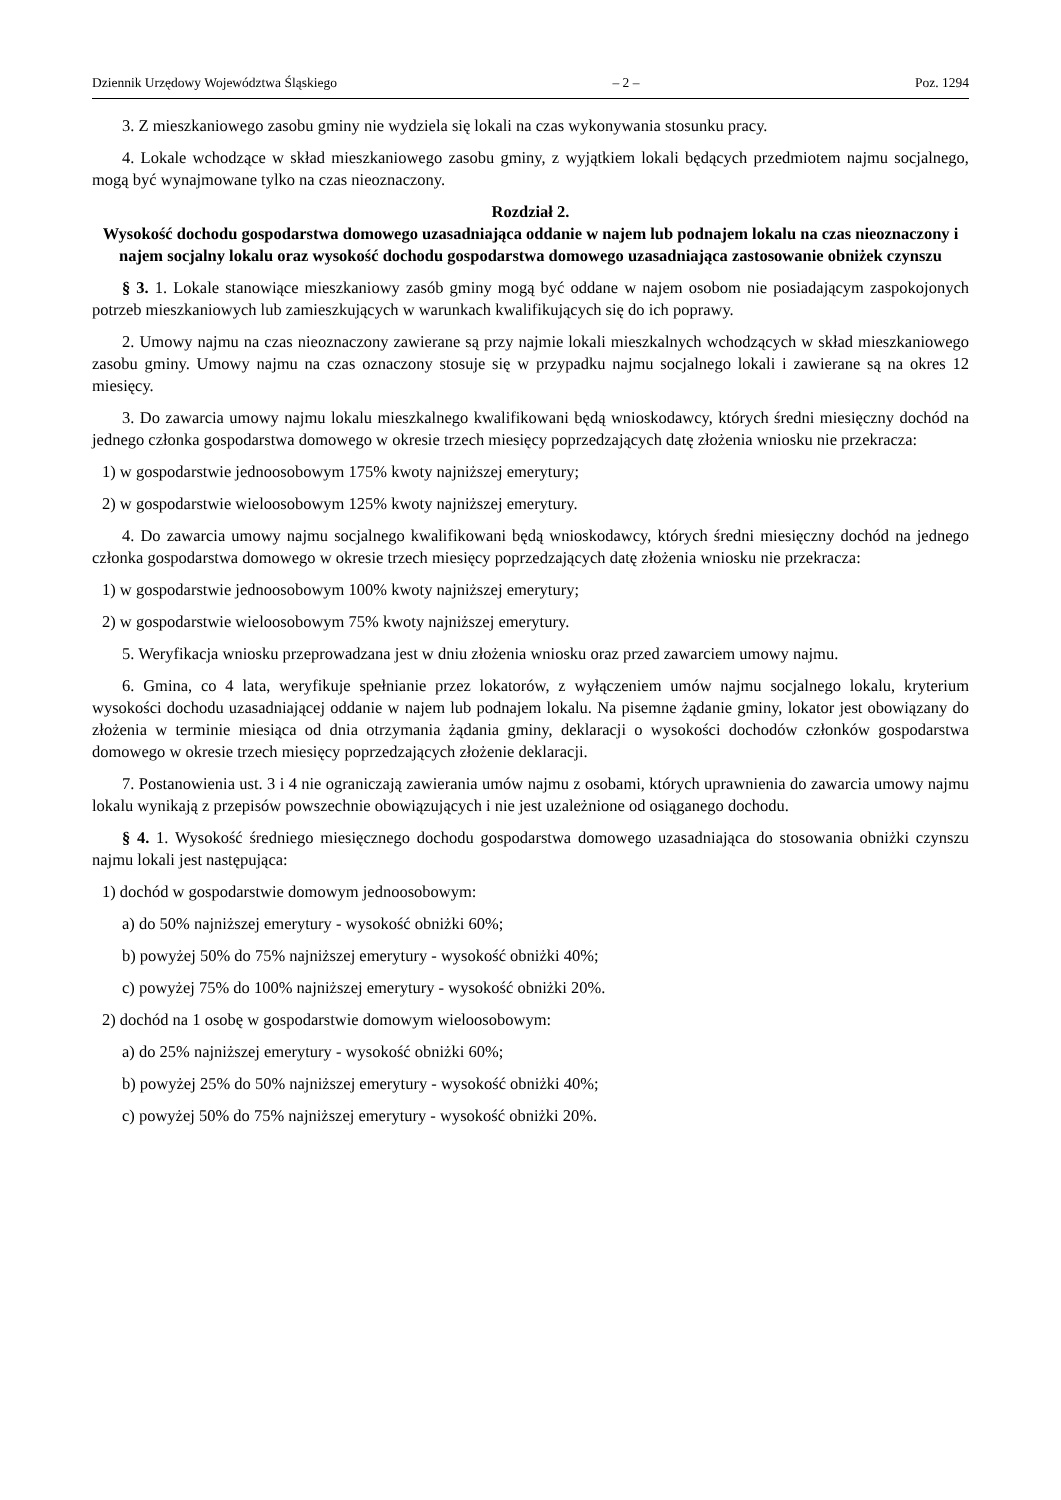Dziennik Urzędowy Województwa Śląskiego – 2 – Poz. 1294
3. Z mieszkaniowego zasobu gminy nie wydziela się lokali na czas wykonywania stosunku pracy.
4. Lokale wchodzące w skład mieszkaniowego zasobu gminy, z wyjątkiem lokali będących przedmiotem najmu socjalnego, mogą być wynajmowane tylko na czas nieoznaczony.
Rozdział 2.
Wysokość dochodu gospodarstwa domowego uzasadniająca oddanie w najem lub podnajem lokalu na czas nieoznaczony i najem socjalny lokalu oraz wysokość dochodu gospodarstwa domowego uzasadniająca zastosowanie obniżek czynszu
§ 3. 1. Lokale stanowiące mieszkaniowy zasób gminy mogą być oddane w najem osobom nie posiadającym zaspokojonych potrzeb mieszkaniowych lub zamieszkujących w warunkach kwalifikujących się do ich poprawy.
2. Umowy najmu na czas nieoznaczony zawierane są przy najmie lokali mieszkalnych wchodzących w skład mieszkaniowego zasobu gminy. Umowy najmu na czas oznaczony stosuje się w przypadku najmu socjalnego lokali i zawierane są na okres 12 miesięcy.
3. Do zawarcia umowy najmu lokalu mieszkalnego kwalifikowani będą wnioskodawcy, których średni miesięczny dochód na jednego członka gospodarstwa domowego w okresie trzech miesięcy poprzedzających datę złożenia wniosku nie przekracza:
1) w gospodarstwie jednoosobowym 175% kwoty najniższej emerytury;
2) w gospodarstwie wieloosobowym 125% kwoty najniższej emerytury.
4. Do zawarcia umowy najmu socjalnego kwalifikowani będą wnioskodawcy, których średni miesięczny dochód na jednego członka gospodarstwa domowego w okresie trzech miesięcy poprzedzających datę złożenia wniosku nie przekracza:
1) w gospodarstwie jednoosobowym 100% kwoty najniższej emerytury;
2) w gospodarstwie wieloosobowym 75% kwoty najniższej emerytury.
5. Weryfikacja wniosku przeprowadzana jest w dniu złożenia wniosku oraz przed zawarciem umowy najmu.
6. Gmina, co 4 lata, weryfikuje spełnianie przez lokatorów, z wyłączeniem umów najmu socjalnego lokalu, kryterium wysokości dochodu uzasadniającej oddanie w najem lub podnajem lokalu. Na pisemne żądanie gminy, lokator jest obowiązany do złożenia w terminie miesiąca od dnia otrzymania żądania gminy, deklaracji o wysokości dochodów członków gospodarstwa domowego w okresie trzech miesięcy poprzedzających złożenie deklaracji.
7. Postanowienia ust. 3 i 4 nie ograniczają zawierania umów najmu z osobami, których uprawnienia do zawarcia umowy najmu lokalu wynikają z przepisów powszechnie obowiązujących i nie jest uzależnione od osiąganego dochodu.
§ 4. 1. Wysokość średniego miesięcznego dochodu gospodarstwa domowego uzasadniająca do stosowania obniżki czynszu najmu lokali jest następująca:
1) dochód w gospodarstwie domowym jednoosobowym:
a) do 50% najniższej emerytury - wysokość obniżki 60%;
b) powyżej 50% do 75% najniższej emerytury - wysokość obniżki 40%;
c) powyżej 75% do 100% najniższej emerytury - wysokość obniżki 20%.
2) dochód na 1 osobę w gospodarstwie domowym wieloosobowym:
a) do 25% najniższej emerytury - wysokość obniżki 60%;
b) powyżej 25% do 50% najniższej emerytury - wysokość obniżki 40%;
c) powyżej 50% do 75% najniższej emerytury - wysokość obniżki 20%.